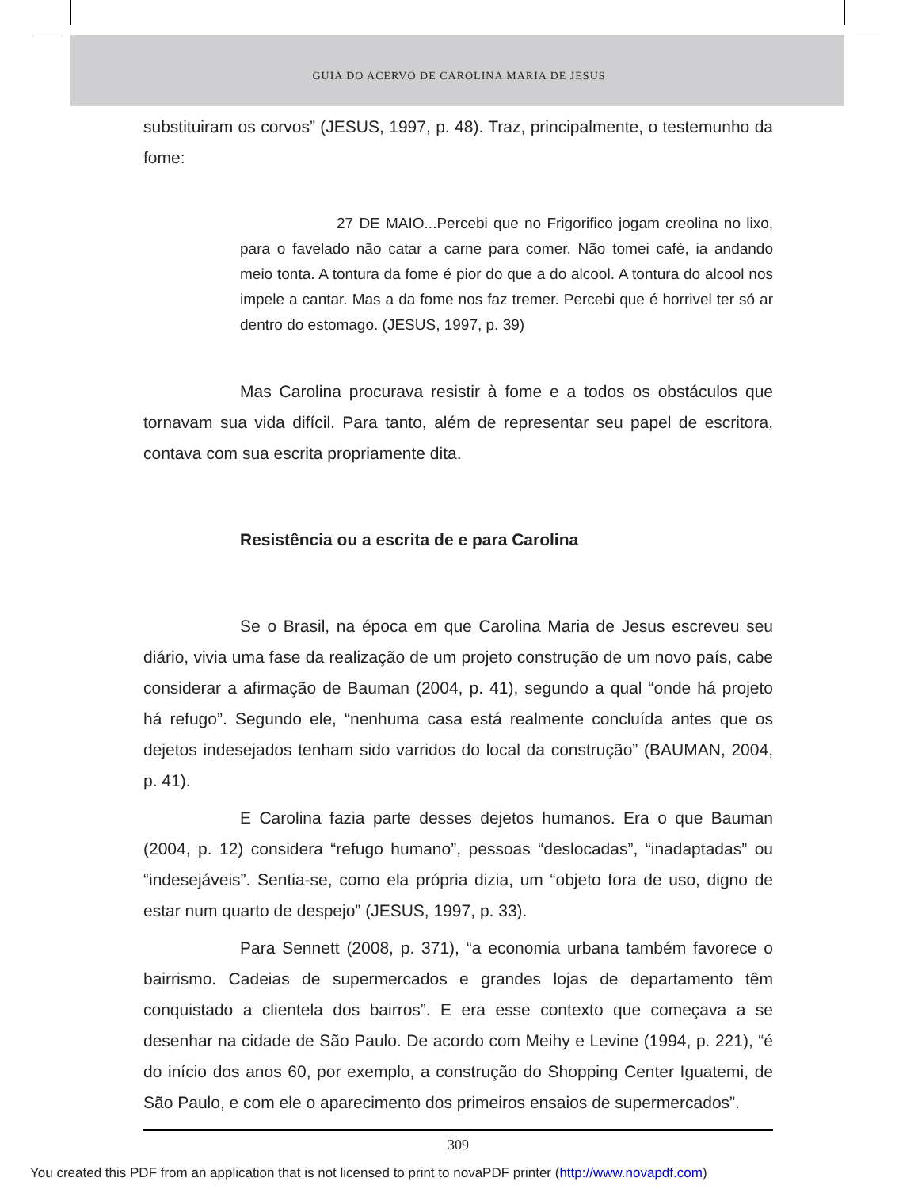GUIA DO ACERVO DE CAROLINA MARIA DE JESUS
substituiram os corvos” (JESUS, 1997, p. 48). Traz, principalmente, o testemunho da fome:
27 DE MAIO...Percebi que no Frigorifico jogam creolina no lixo, para o favelado não catar a carne para comer. Não tomei café, ia andando meio tonta. A tontura da fome é pior do que a do alcool. A tontura do alcool nos impele a cantar. Mas a da fome nos faz tremer. Percebi que é horrivel ter só ar dentro do estomago. (JESUS, 1997, p. 39)
Mas Carolina procurava resistir à fome e a todos os obstáculos que tornavam sua vida difícil. Para tanto, além de representar seu papel de escritora, contava com sua escrita propriamente dita.
Resistência ou a escrita de e para Carolina
Se o Brasil, na época em que Carolina Maria de Jesus escreveu seu diário, vivia uma fase da realização de um projeto construção de um novo país, cabe considerar a afirmação de Bauman (2004, p. 41), segundo a qual “onde há projeto há refugo”. Segundo ele, “nenhuma casa está realmente concluída antes que os dejetos indesejados tenham sido varridos do local da construção” (BAUMAN, 2004, p. 41).
E Carolina fazia parte desses dejetos humanos. Era o que Bauman (2004, p. 12) considera “refugo humano”, pessoas “deslocadas”, “inadaptadas” ou “indesejáveis”. Sentia-se, como ela própria dizia, um “objeto fora de uso, digno de estar num quarto de despejo” (JESUS, 1997, p. 33).
Para Sennett (2008, p. 371), “a economia urbana também favorece o bairrismo. Cadeias de supermercados e grandes lojas de departamento têm conquistado a clientela dos bairros”. E era esse contexto que começava a se desenhar na cidade de São Paulo. De acordo com Meihy e Levine (1994, p. 221), “é do início dos anos 60, por exemplo, a construção do Shopping Center Iguatemi, de São Paulo, e com ele o aparecimento dos primeiros ensaios de supermercados”.
309
You created this PDF from an application that is not licensed to print to novaPDF printer (http://www.novapdf.com)